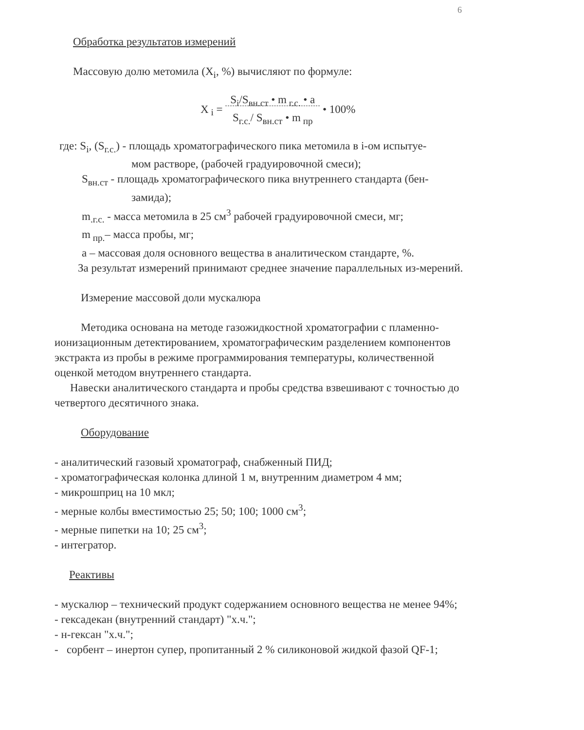6
Обработка результатов измерений
Массовую долю метомила (X<sub>i</sub>, %) вычисляют по формуле:
X<sub>i</sub> = S<sub>i</sub>/S<sub>вн.ст</sub> • m<sub>г.с.</sub> • a
S<sub>г.с.</sub>/ S<sub>вн.ст</sub> • m<sub>пр</sub> • 100%
где: S<sub>i</sub>, (S<sub>г.с.</sub>) - площадь хроматографического пика метомила в i-ом испытуе-
мом растворе, (рабочей градуировочной смеси);
S<sub>вн.ст</sub> - площадь хроматографического пика внутреннего стандарта (бен-
замида);
m<sub>.г.с.</sub> - масса метомила в 25 см<sup>3</sup> рабочей градуировочной смеси, мг;
m<sub>пр.</sub>– масса пробы, мг;
а – массовая доля основного вещества в аналитическом стандарте, %.
За результат измерений принимают среднее значение параллельных из-мерений.
Измерение массовой доли мускалюра
Методика основана на методе газожидкостной хроматографии с пламенно-ионизационным детектированием, хроматографическим разделением компонентов экстракта из пробы в режиме программирования температуры, количественной оценкой методом внутреннего стандарта.
Навески аналитического стандарта и пробы средства взвешивают с точностью до четвертого десятичного знака.
Оборудование
- аналитический газовый хроматограф, снабженный ПИД;
- хроматографическая колонка длиной 1 м, внутренним диаметром 4 мм;
- микрошприц на 10 мкл;
- мерные колбы вместимостью 25; 50; 100; 1000 см<sup>3</sup>;
- мерные пипетки на 10; 25 см<sup>3</sup>;
- интегратор.
Реактивы
- мускалюр – технический продукт содержанием основного вещества не менее 94%;
- гексадекан (внутренний стандарт) "х.ч.";
- н-гексан "х.ч.";
- сорбент – инертон супер, пропитанный 2 % силиконовой жидкой фазой QF-1;